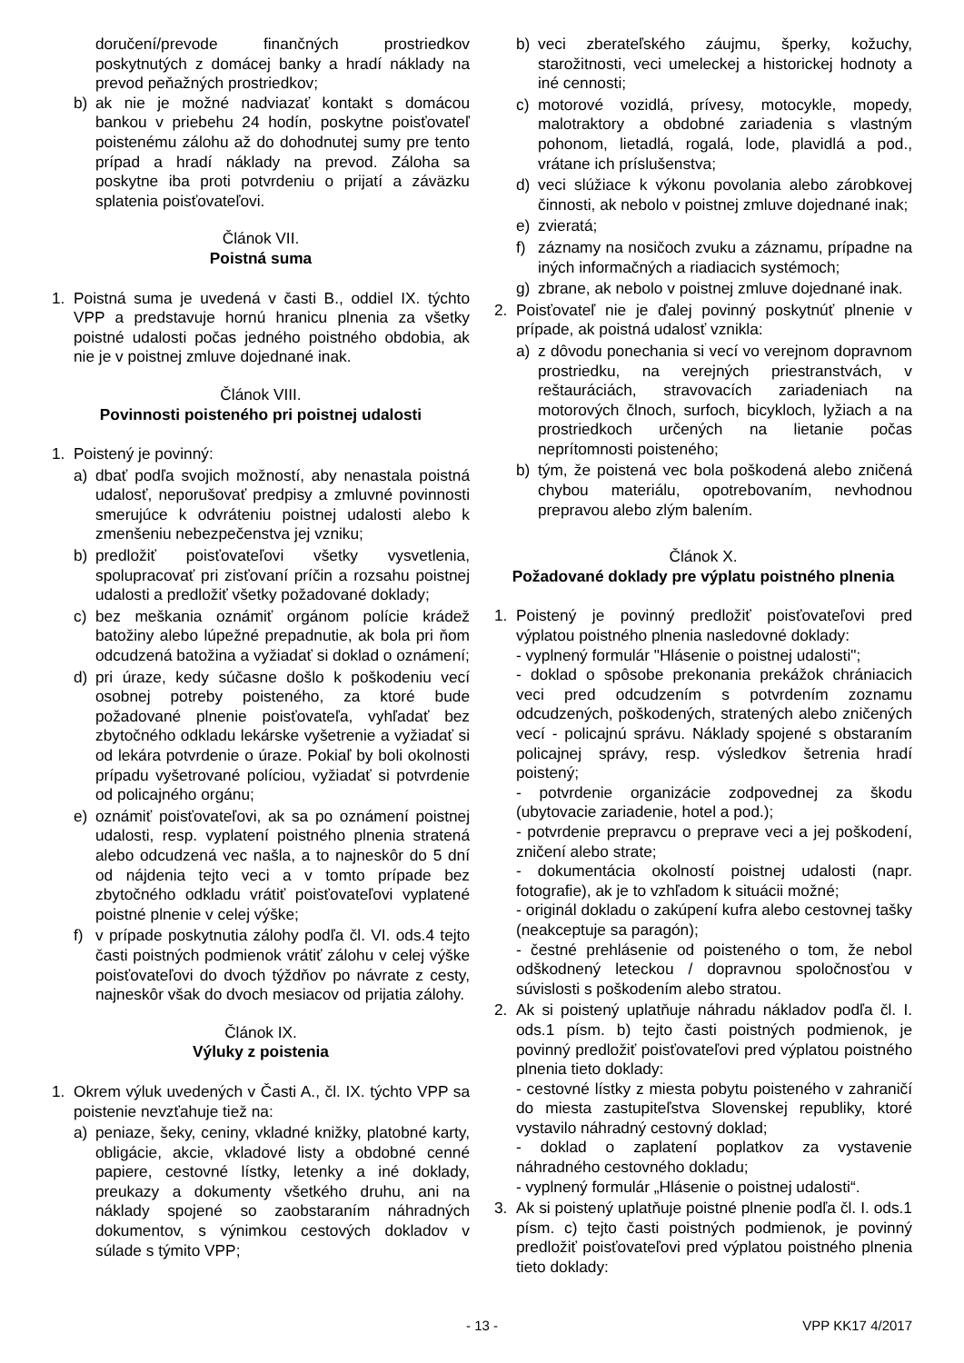doručení/prevode finančných prostriedkov poskytnutých z domácej banky a hradí náklady na prevod peňažných prostriedkov;
b) ak nie je možné nadviazať kontakt s domácou bankou v priebehu 24 hodín, poskytne poisťovateľ poistenému zálohu až do dohodnutej sumy pre tento prípad a hradí náklady na prevod. Záloha sa poskytne iba proti potvrdeniu o prijatí a záväzku splatenia poisťovateľovi.
Článok VII.
Poistná suma
1. Poistná suma je uvedená v časti B., oddiel IX. týchto VPP a predstavuje hornú hranicu plnenia za všetky poistné udalosti počas jedného poistného obdobia, ak nie je v poistnej zmluve dojednané inak.
Článok VIII.
Povinnosti poisteného pri poistnej udalosti
1. Poistený je povinný:
a) dbať podľa svojich možností, aby nenastala poistná udalosť, neporušovať predpisy a zmluvné povinnosti smerujúce k odvráteniu poistnej udalosti alebo k zmenšeniu nebezpečenstva jej vzniku;
b) predložiť poisťovateľovi všetky vysvetlenia, spolupracovať pri zisťovaní príčin a rozsahu poistnej udalosti a predložiť všetky požadované doklady;
c) bez meškania oznámiť orgánom polície krádež batožiny alebo lúpežné prepadnutie, ak bola pri ňom odcudzená batožina a vyžiadať si doklad o oznámení;
d) pri úraze, kedy súčasne došlo k poškodeniu vecí osobnej potreby poisteného, za ktoré bude požadované plnenie poisťovateľa, vyhľadať bez zbytočného odkladu lekárske vyšetrenie a vyžiadať si od lekára potvrdenie o úraze. Pokiaľ by boli okolnosti prípadu vyšetrované políciou, vyžiadať si potvrdenie od policajného orgánu;
e) oznámiť poisťovateľovi, ak sa po oznámení poistnej udalosti, resp. vyplatení poistného plnenia stratená alebo odcudzená vec našla, a to najneskôr do 5 dní od nájdenia tejto veci a v tomto prípade bez zbytočného odkladu vrátiť poisťovateľovi vyplatené poistné plnenie v celej výške;
f) v prípade poskytnutia zálohy podľa čl. VI. ods.4 tejto časti poistných podmienok vrátiť zálohu v celej výške poisťovateľovi do dvoch týždňov po návrate z cesty, najneskôr však do dvoch mesiacov od prijatia zálohy.
Článok IX.
Výluky z poistenia
1. Okrem výluk uvedených v Časti A., čl. IX. týchto VPP sa poistenie nevzťahuje tiež na:
a) peniaze, šeky, ceniny, vkladné knižky, platobné karty, obligácie, akcie, vkladové listy a obdobné cenné papiere, cestovné lístky, letenky a iné doklady, preukazy a dokumenty všetkého druhu, ani na náklady spojené so zaobstaraním náhradných dokumentov, s výnimkou cestových dokladov v súlade s týmito VPP;
b) veci zberateľského záujmu, šperky, kožuchy, starožitnosti, veci umeleckej a historickej hodnoty a iné cennosti;
c) motorové vozidlá, prívesy, motocykle, mopedy, malotraktory a obdobné zariadenia s vlastným pohonom, lietadlá, rogalá, lode, plavidlá a pod., vrátane ich príslušenstva;
d) veci slúžiace k výkonu povolania alebo zárobkovej činnosti, ak nebolo v poistnej zmluve dojednané inak;
e) zvieratá;
f) záznamy na nosičoch zvuku a záznamu, prípadne na iných informačných a riadiacich systémoch;
g) zbrane, ak nebolo v poistnej zmluve dojednané inak.
2. Poisťovateľ nie je ďalej povinný poskytnúť plnenie v prípade, ak poistná udalosť vznikla:
a) z dôvodu ponechania si vecí vo verejnom dopravnom prostriedku, na verejných priestranstvách, v reštauráciách, stravovacích zariadeniach na motorových člnoch, surfoch, bicykloch, lyžiach a na prostriedkoch určených na lietanie počas neprítomnosti poisteného;
b) tým, že poistená vec bola poškodená alebo zničená chybou materiálu, opotrebovaním, nevhodnou prepravou alebo zlým balením.
Článok X.
Požadované doklady pre výplatu poistného plnenia
1. Poistený je povinný predložiť poisťovateľovi pred výplatou poistného plnenia nasledovné doklady:
- vyplnený formulár "Hlásenie o poistnej udalosti";
- doklad o spôsobe prekonania prekážok chrániacich veci pred odcudzením s potvrdením zoznamu odcudzených, poškodených, stratených alebo zničených vecí - policajnú správu. Náklady spojené s obstaraním policajnej správy, resp. výsledkov šetrenia hradí poistený;
- potvrdenie organizácie zodpovednej za škodu (ubytovacie zariadenie, hotel a pod.);
- potvrdenie prepravcu o preprave veci a jej poškodení, zničení alebo strate;
- dokumentácia okolností poistnej udalosti (napr. fotografie), ak je to vzhľadom k situácii možné;
- originál dokladu o zakúpení kufra alebo cestovnej tašky (neakceptuje sa paragón);
- čestné prehlásenie od poisteného o tom, že nebol odškodnený leteckou / dopravnou spoločnosťou v súvislosti s poškodením alebo stratou.
2. Ak si poistený uplatňuje náhradu nákladov podľa čl. I. ods.1 písm. b) tejto časti poistných podmienok, je povinný predložiť poisťovateľovi pred výplatou poistného plnenia tieto doklady:
- cestovné lístky z miesta pobytu poisteného v zahraničí do miesta zastupiteľstva Slovenskej republiky, ktoré vystavilo náhradný cestovný doklad;
- doklad o zaplatení poplatkov za vystavenie náhradného cestovného dokladu;
- vyplnený formulár „Hlásenie o poistnej udalosti“.
3. Ak si poistený uplatňuje poistné plnenie podľa čl. I. ods.1 písm. c) tejto časti poistných podmienok, je povinný predložiť poisťovateľovi pred výplatou poistného plnenia tieto doklady:
- 13 - VPP KK17 4/2017